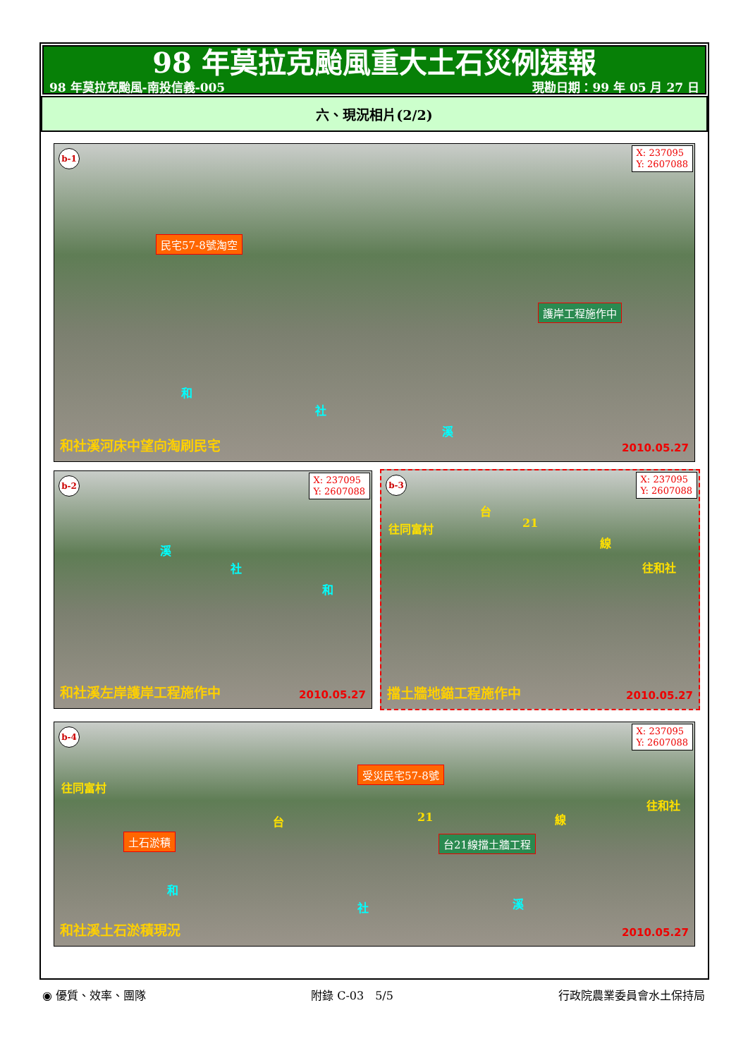98 年莫拉克颱風重大土石災例速報
98 年莫拉克颱風-南投信義-005 現勘日期：99 年 05 月 27 日
六、現況相片(2/2)
b-1
X: 237095
Y: 2607088
民宅57-8號淘空
護岸工程施作中
和
社
溪
和社溪河床中望向淘刷民宅 2010.05.27
b-2
X: 237095
Y: 2607088
溪
社
和
和社溪左岸護岸工程施作中 2010.05.27
b-3
X: 237095
Y: 2607088
往同富村
台
21
線
往和社
擋土牆地錨工程施作中 2010.05.27
b-4
X: 237095
Y: 2607088
往同富村
台 21 線
往和社
受災民宅57-8號
土石淤積 台21線擋土牆工程
和
社 溪
和社溪土石淤積現況 2010.05.27
◉ 優質、效率、團隊 附錄 C-03　5/5 行政院農業委員會水土保持局